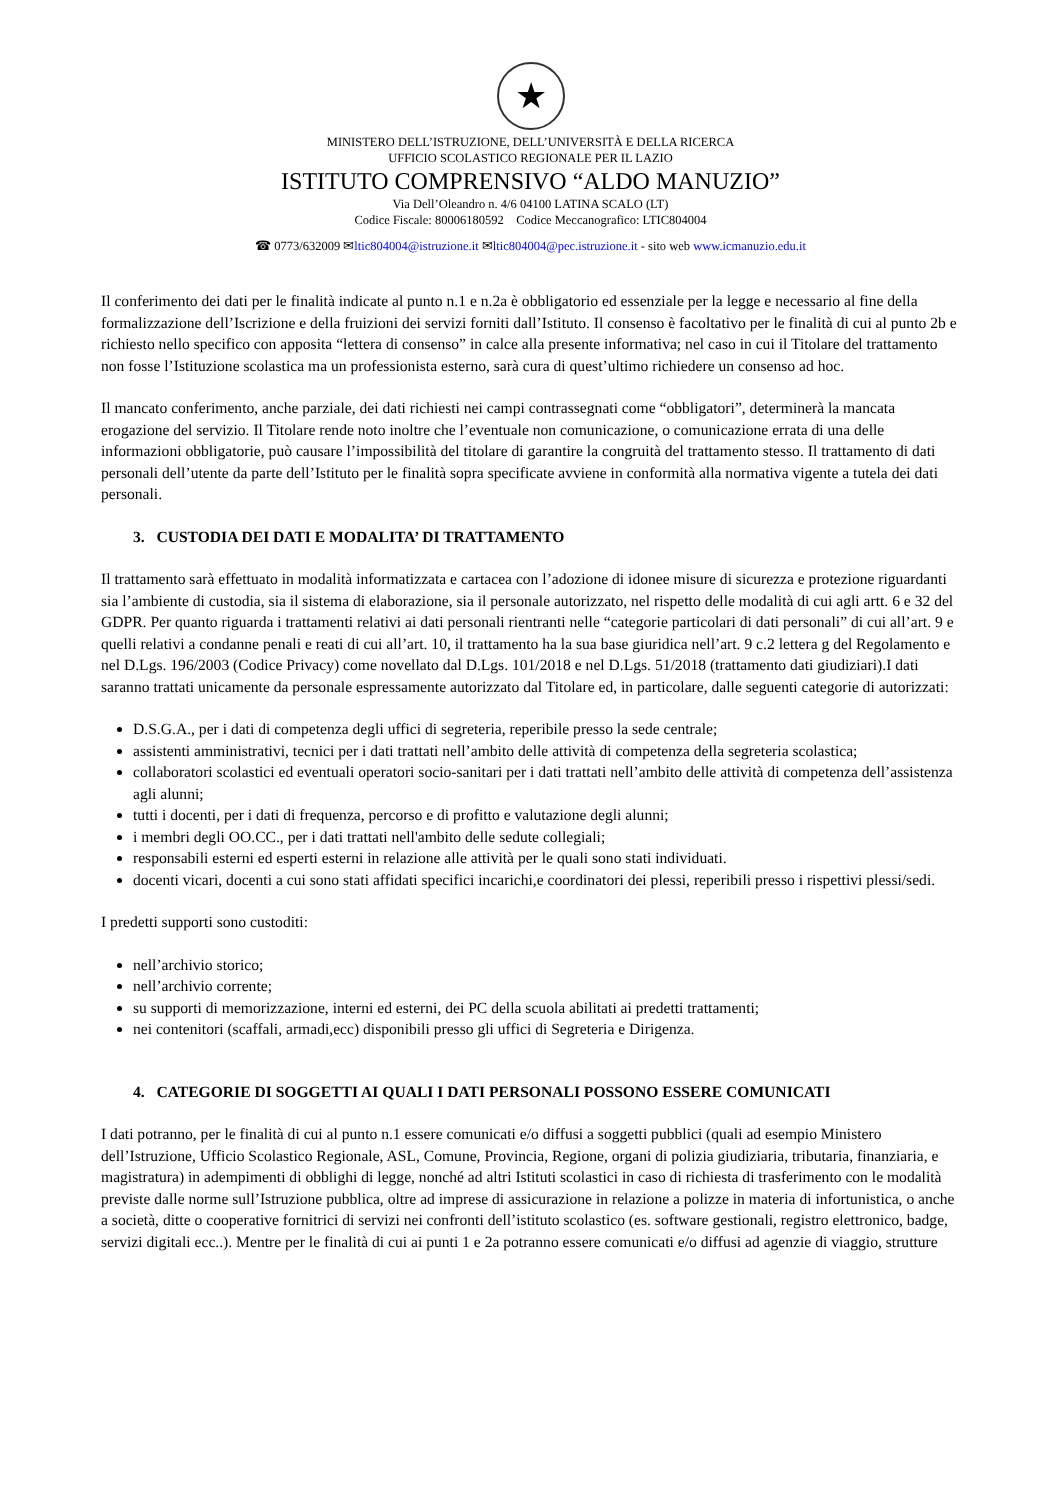★
MINISTERO DELL’ISTRUZIONE, DELL’UNIVERSITÀ E DELLA RICERCA
UFFICIO SCOLASTICO REGIONALE PER IL LAZIO
ISTITUTO COMPRENSIVO “ALDO MANUZIO”
Via Dell’Oleandro n. 4/6 04100 LATINA SCALO (LT)
Codice Fiscale: 80006180592 Codice Meccanografico: LTIC804004
☎ 0773/632009 ✉ltic804004@istruzione.it ✉ltic804004@pec.istruzione.it - sito web www.icmanuzio.edu.it
Il conferimento dei dati per le finalità indicate al punto n.1 e n.2a è obbligatorio ed essenziale per la legge e necessario al fine della formalizzazione dell’Iscrizione e della fruizioni dei servizi forniti dall’Istituto. Il consenso è facoltativo per le finalità di cui al punto 2b e richiesto nello specifico con apposita “lettera di consenso” in calce alla presente informativa; nel caso in cui il Titolare del trattamento non fosse l’Istituzione scolastica ma un professionista esterno, sarà cura di quest’ultimo richiedere un consenso ad hoc.
Il mancato conferimento, anche parziale, dei dati richiesti nei campi contrassegnati come “obbligatori”, determinerà la mancata erogazione del servizio. Il Titolare rende noto inoltre che l’eventuale non comunicazione, o comunicazione errata di una delle informazioni obbligatorie, può causare l’impossibilità del titolare di garantire la congruità del trattamento stesso. Il trattamento di dati personali dell’utente da parte dell’Istituto per le finalità sopra specificate avviene in conformità alla normativa vigente a tutela dei dati personali.
3. CUSTODIA DEI DATI E MODALITA’ DI TRATTAMENTO
Il trattamento sarà effettuato in modalità informatizzata e cartacea con l’adozione di idonee misure di sicurezza e protezione riguardanti sia l’ambiente di custodia, sia il sistema di elaborazione, sia il personale autorizzato, nel rispetto delle modalità di cui agli artt. 6 e 32 del GDPR. Per quanto riguarda i trattamenti relativi ai dati personali rientranti nelle “categorie particolari di dati personali” di cui all’art. 9 e quelli relativi a condanne penali e reati di cui all’art. 10, il trattamento ha la sua base giuridica nell’art. 9 c.2 lettera g del Regolamento e nel D.Lgs. 196/2003 (Codice Privacy) come novellato dal D.Lgs. 101/2018 e nel D.Lgs. 51/2018 (trattamento dati giudiziari).I dati saranno trattati unicamente da personale espressamente autorizzato dal Titolare ed, in particolare, dalle seguenti categorie di autorizzati:
D.S.G.A., per i dati di competenza degli uffici di segreteria, reperibile presso la sede centrale;
assistenti amministrativi, tecnici per i dati trattati nell’ambito delle attività di competenza della segreteria scolastica;
collaboratori scolastici ed eventuali operatori socio-sanitari per i dati trattati nell’ambito delle attività di competenza dell’assistenza agli alunni;
tutti i docenti, per i dati di frequenza, percorso e di profitto e valutazione degli alunni;
i membri degli OO.CC., per i dati trattati nell'ambito delle sedute collegiali;
responsabili esterni ed esperti esterni in relazione alle attività per le quali sono stati individuati.
docenti vicari, docenti a cui sono stati affidati specifici incarichi,e coordinatori dei plessi, reperibili presso i rispettivi plessi/sedi.
I predetti supporti sono custoditi:
nell’archivio storico;
nell’archivio corrente;
su supporti di memorizzazione, interni ed esterni, dei PC della scuola abilitati ai predetti trattamenti;
nei contenitori (scaffali, armadi,ecc) disponibili presso gli uffici di Segreteria e Dirigenza.
4. CATEGORIE DI SOGGETTI AI QUALI I DATI PERSONALI POSSONO ESSERE COMUNICATI
I dati potranno, per le finalità di cui al punto n.1 essere comunicati e/o diffusi a soggetti pubblici (quali ad esempio Ministero dell’Istruzione, Ufficio Scolastico Regionale, ASL, Comune, Provincia, Regione, organi di polizia giudiziaria, tributaria, finanziaria, e magistratura) in adempimenti di obblighi di legge, nonché ad altri Istituti scolastici in caso di richiesta di trasferimento con le modalità previste dalle norme sull’Istruzione pubblica, oltre ad imprese di assicurazione in relazione a polizze in materia di infortunistica, o anche a società, ditte o cooperative fornitrici di servizi nei confronti dell’istituto scolastico (es. software gestionali, registro elettronico, badge, servizi digitali ecc..). Mentre per le finalità di cui ai punti 1 e 2a potranno essere comunicati e/o diffusi ad agenzie di viaggio, strutture